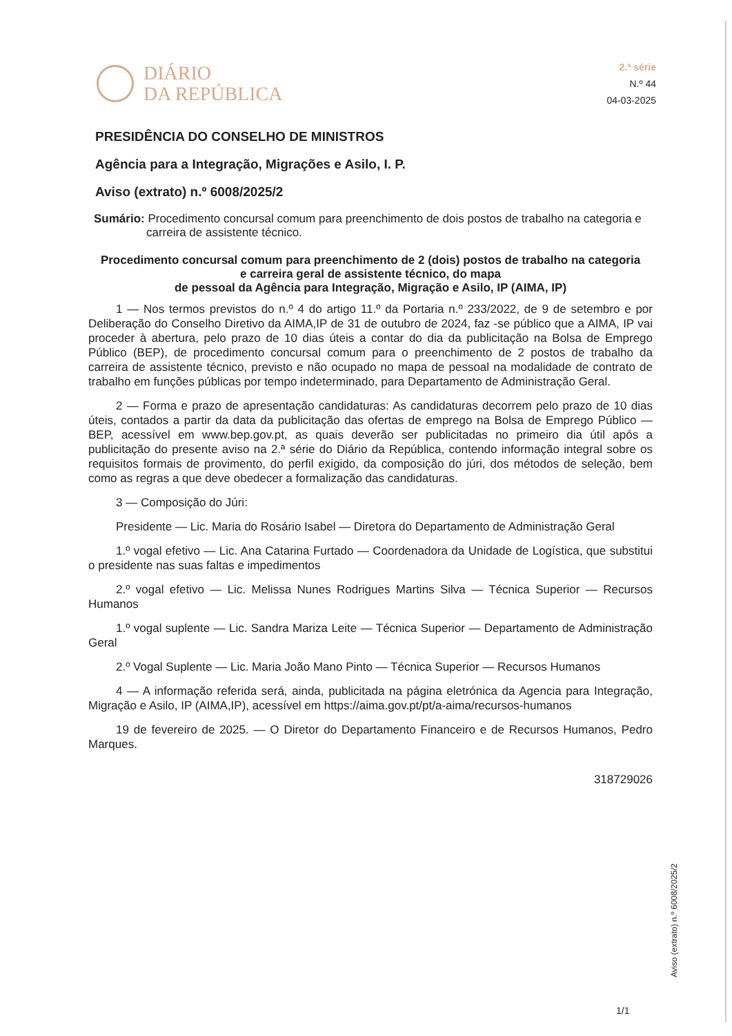DIÁRIO
DA REPÚBLICA
2.ª série
N.º 44
04-03-2025
PRESIDÊNCIA DO CONSELHO DE MINISTROS
Agência para a Integração, Migrações e Asilo, I. P.
Aviso (extrato) n.º 6008/2025/2
Sumário: Procedimento concursal comum para preenchimento de dois postos de trabalho na categoria e carreira de assistente técnico.
Procedimento concursal comum para preenchimento de 2 (dois) postos de trabalho na categoria
e carreira geral de assistente técnico, do mapa
de pessoal da Agência para Integração, Migração e Asilo, IP (AIMA, IP)
1 — Nos termos previstos do n.º 4 do artigo 11.º da Portaria n.º 233/2022, de 9 de setembro e por Deliberação do Conselho Diretivo da AIMA,IP de 31 de outubro de 2024, faz -se público que a AIMA, IP vai proceder à abertura, pelo prazo de 10 dias úteis a contar do dia da publicitação na Bolsa de Emprego Público (BEP), de procedimento concursal comum para o preenchimento de 2 postos de trabalho da carreira de assistente técnico, previsto e não ocupado no mapa de pessoal na modalidade de contrato de trabalho em funções públicas por tempo indeterminado, para Departamento de Administração Geral.
2 — Forma e prazo de apresentação candidaturas: As candidaturas decorrem pelo prazo de 10 dias úteis, contados a partir da data da publicitação das ofertas de emprego na Bolsa de Emprego Público — BEP, acessível em www.bep.gov.pt, as quais deverão ser publicitadas no primeiro dia útil após a publicitação do presente aviso na 2.ª série do Diário da República, contendo informação integral sobre os requisitos formais de provimento, do perfil exigido, da composição do júri, dos métodos de seleção, bem como as regras a que deve obedecer a formalização das candidaturas.
3 — Composição do Júri:
Presidente — Lic. Maria do Rosário Isabel — Diretora do Departamento de Administração Geral
1.º vogal efetivo — Lic. Ana Catarina Furtado — Coordenadora da Unidade de Logística, que substitui o presidente nas suas faltas e impedimentos
2.º vogal efetivo — Lic. Melissa Nunes Rodrigues Martins Silva — Técnica Superior — Recursos Humanos
1.º vogal suplente — Lic. Sandra Mariza Leite — Técnica Superior — Departamento de Administração Geral
2.º Vogal Suplente — Lic. Maria João Mano Pinto — Técnica Superior — Recursos Humanos
4 — A informação referida será, ainda, publicitada na página eletrónica da Agencia para Integração, Migração e Asilo, IP (AIMA,IP), acessível em https://aima.gov.pt/pt/a-aima/recursos-humanos
19 de fevereiro de 2025. — O Diretor do Departamento Financeiro e de Recursos Humanos, Pedro Marques.
318729026
Aviso (extrato) n.º 6008/2025/2
1/1